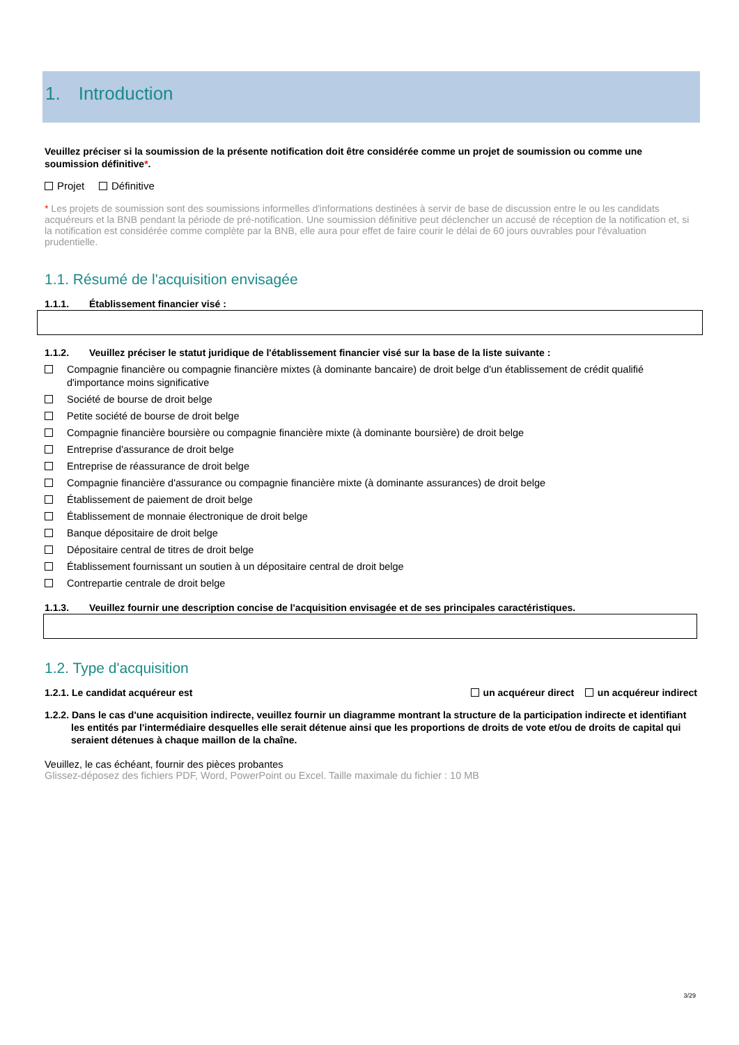1. Introduction
Veuillez préciser si la soumission de la présente notification doit être considérée comme un projet de soumission ou comme une soumission définitive*.
Projet Définitive
* Les projets de soumission sont des soumissions informelles d'informations destinées à servir de base de discussion entre le ou les candidats acquéreurs et la BNB pendant la période de pré-notification. Une soumission définitive peut déclencher un accusé de réception de la notification et, si la notification est considérée comme complète par la BNB, elle aura pour effet de faire courir le délai de 60 jours ouvrables pour l'évaluation prudentielle.
1.1. Résumé de l'acquisition envisagée
1.1.1. Établissement financier visé :
1.1.2. Veuillez préciser le statut juridique de l'établissement financier visé sur la base de la liste suivante :
Compagnie financière ou compagnie financière mixtes (à dominante bancaire) de droit belge d'un établissement de crédit qualifié d'importance moins significative
Société de bourse de droit belge
Petite société de bourse de droit belge
Compagnie financière boursière ou compagnie financière mixte (à dominante boursière) de droit belge
Entreprise d'assurance de droit belge
Entreprise de réassurance de droit belge
Compagnie financière d'assurance ou compagnie financière mixte (à dominante assurances) de droit belge
Établissement de paiement de droit belge
Établissement de monnaie électronique de droit belge
Banque dépositaire de droit belge
Dépositaire central de titres de droit belge
Établissement fournissant un soutien à un dépositaire central de droit belge
Contrepartie centrale de droit belge
1.1.3. Veuillez fournir une description concise de l'acquisition envisagée et de ses principales caractéristiques.
1.2. Type d'acquisition
1.2.1. Le candidat acquéreur est un acquéreur direct un acquéreur indirect
1.2.2. Dans le cas d'une acquisition indirecte, veuillez fournir un diagramme montrant la structure de la participation indirecte et identifiant les entités par l'intermédiaire desquelles elle serait détenue ainsi que les proportions de droits de vote et/ou de droits de capital qui seraient détenues à chaque maillon de la chaîne.
Veuillez, le cas échéant, fournir des pièces probantes
Glissez-déposez des fichiers PDF, Word, PowerPoint ou Excel. Taille maximale du fichier : 10 MB
3/29